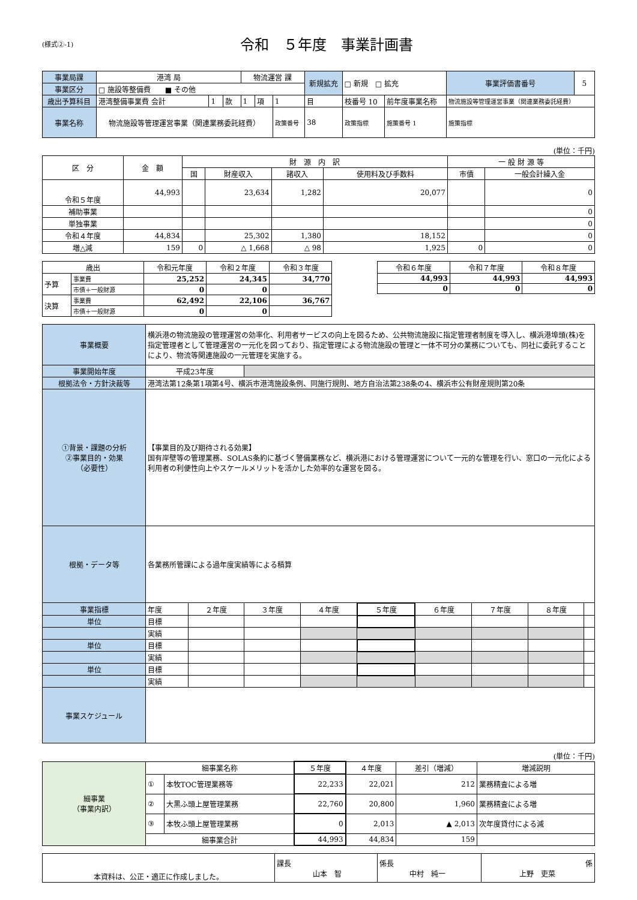(様式②-1)
令和　５年度　事業計画書
| 事業局課 | 港湾 局 | | | 物流運営 課 | | | 新規拡充 | □ 新規 □ 拡充 | | 事業評価書番号 | 5 |
| 事業区分 | □ 施設等整備費 ■ その他 | | | | | | | | | | |
| 歳出予算科目 | 港湾整備事業費 会計 | 1 | 款 | 1 | 項 | 1 | 目 | 枝番号 10 | 前年度事業名称 | 物流施設等管理運営事業（関連業務委託経費） | |
| 事業名称 | 物流施設等管理運営事業（関連業務委託経費） | | | | | 政策番号 | 38 | 政策指標 | 施策番号 1 | 施策指標 | |
(単位：千円)
| 区 分 | 金 額 | 財 源 内 訳 | | | | 一 般 財 源 等 | |
| | | 国 | 財産収入 | 諸収入 | 使用料及び手数料 | 市債 | 一般会計繰入金 |
| 令和５年度 | 44,993 | | 23,634 | 1,282 | 20,077 | | 0 |
| 補助事業 | | | | | | | 0 |
| 単独事業 | | | | | | | 0 |
| 令和４年度 | 44,834 | | 25,302 | 1,380 | 18,152 | | 0 |
| 増△減 | 159 | 0 | △ 1,668 | △ 98 | 1,925 | 0 | 0 |
| 歳出 | | 令和元年度 | 令和２年度 | 令和３年度 |
| 予算 | 事業費 | 25,252 | 24,345 | 34,770 |
| | 市債＋一般財源 | 0 | 0 | |
| 決算 | 事業費 | 62,492 | 22,106 | 36,767 |
| | 市債＋一般財源 | 0 | 0 | |
| 令和６年度 | 令和７年度 | 令和８年度 |
| 44,993 | 44,993 | 44,993 |
| 0 | 0 | 0 |
| 事業概要 | 横浜港の物流施設の管理運営の効率化、利用者サービスの向上を図るため、公共物流施設に指定管理者制度を導入し、横浜港埠頭(株)を指定管理者として管理運営の一元化を図っており、指定管理による物流施設の管理と一体不可分の業務についても、同社に委託することにより、物流等関連施設の一元管理を実施する。 | | | | | | | | |
| 事業開始年度 | 平成23年度 | | | | | | | | |
| 根拠法令・方針決裁等 | 港湾法第12条第1項第4号、横浜市港湾施設条例、同施行規則、地方自治法第238条の4、横浜市公有財産規則第20条 | | | | | | | | |
| ①背景・課題の分析 ②事業目的・効果 （必要性） | 【事業目的及び期待される効果】 国有岸壁等の管理業務、SOLAS条約に基づく警備業務など、横浜港における管理運営について一元的な管理を行い、窓口の一元化による利用者の利便性向上やスケールメリットを活かした効率的な運営を図る。 | | | | | | | | |
| 根拠・データ等 | 各業務所管課による過年度実績等による積算 | | | | | | | | |
| 事業指標 | 年度 | ２年度 | ３年度 | ４年度 | ５年度 | ６年度 | ７年度 | ８年度 | |
| 単位 | 目標 | | | | | | | | |
| | 実績 | | | | | | | | |
| 単位 | 目標 | | | | | | | | |
| | 実績 | | | | | | | | |
| 単位 | 目標 | | | | | | | | |
| | 実績 | | | | | | | | |
| 事業スケジュール | | | | | | | | | |
(単位：千円)
| 細事業 （事業内訳） | 細事業名称 | | ５年度 | ４年度 | 差引（増減） | 増減説明 |
| | ① | 本牧TOC管理業務等 | 22,233 | 22,021 | 212 | 業務精査による増 |
| | ② | 大黒ふ頭上屋管理業務 | 22,760 | 20,800 | 1,960 | 業務精査による増 |
| | ③ | 本牧ふ頭上屋管理業務 | 0 | 2,013 | ▲ 2,013 | 次年度貸付による減 |
| | 細事業合計 | | 44,993 | 44,834 | 159 | |
| 本資料は、公正・適正に作成しました。 | 課長 山本 智 | 係長 中村 純一 | 係 上野 吏菜 |